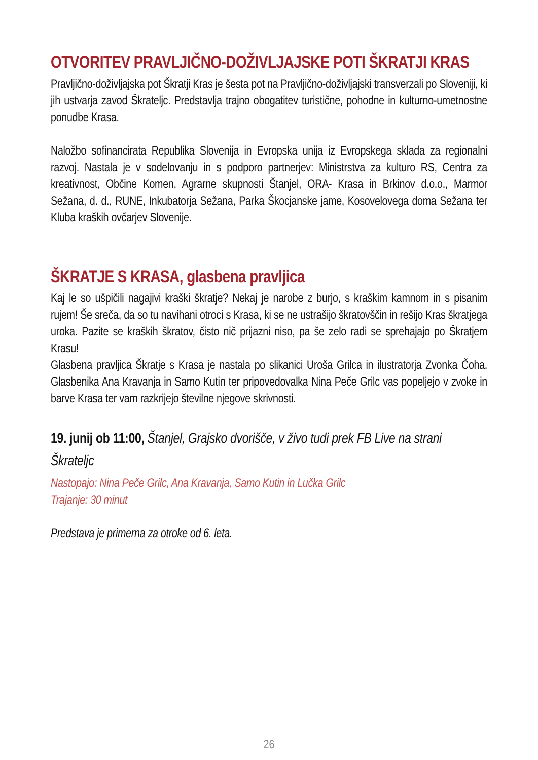OTVORITEV PRAVLJIČNO-DOŽIVLJAJSKE POTI ŠKRATJI KRAS
Pravljično-doživljajska pot Škratji Kras je šesta pot na Pravljično-doživljajski transverzali po Sloveniji, ki jih ustvarja zavod Škrateljc. Predstavlja trajno obogatitev turistične, pohodne in kulturno-umetnostne ponudbe Krasa.
Naložbo sofinancirata Republika Slovenija in Evropska unija iz Evropskega sklada za regionalni razvoj. Nastala je v sodelovanju in s podporo partnerjev: Ministrstva za kulturo RS, Centra za kreativnost, Občine Komen, Agrarne skupnosti Štanjel, ORA- Krasa in Brkinov d.o.o., Marmor Sežana, d. d., RUNE, Inkubatorja Sežana, Parka Škocjanske jame, Kosovelovega doma Sežana ter Kluba kraških ovčarjev Slovenije.
ŠKRATJE S KRASA, glasbena pravljica
Kaj le so ušpičili nagajivi kraški škratje? Nekaj je narobe z burjo, s kraškim kamnom in s pisanim rujem! Še sreča, da so tu navihani otroci s Krasa, ki se ne ustrašijo škratovščin in rešijo Kras škratjega uroka. Pazite se kraških škratov, čisto nič prijazni niso, pa še zelo radi se sprehajajo po Škratjem Krasu!
Glasbena pravljica Škratje s Krasa je nastala po slikanici Uroša Grilca in ilustratorja Zvonka Čoha. Glasbenika Ana Kravanja in Samo Kutin ter pripovedovalka Nina Peče Grilc vas popeljejo v zvoke in barve Krasa ter vam razkrijejo številne njegove skrivnosti.
19. junij ob 11:00, Štanjel, Grajsko dvorišče, v živo tudi prek FB Live na strani Škrateljc
Nastopajo: Nina Peče Grilc, Ana Kravanja, Samo Kutin in Lučka Grilc
Trajanje: 30 minut
Predstava je primerna za otroke od 6. leta.
26